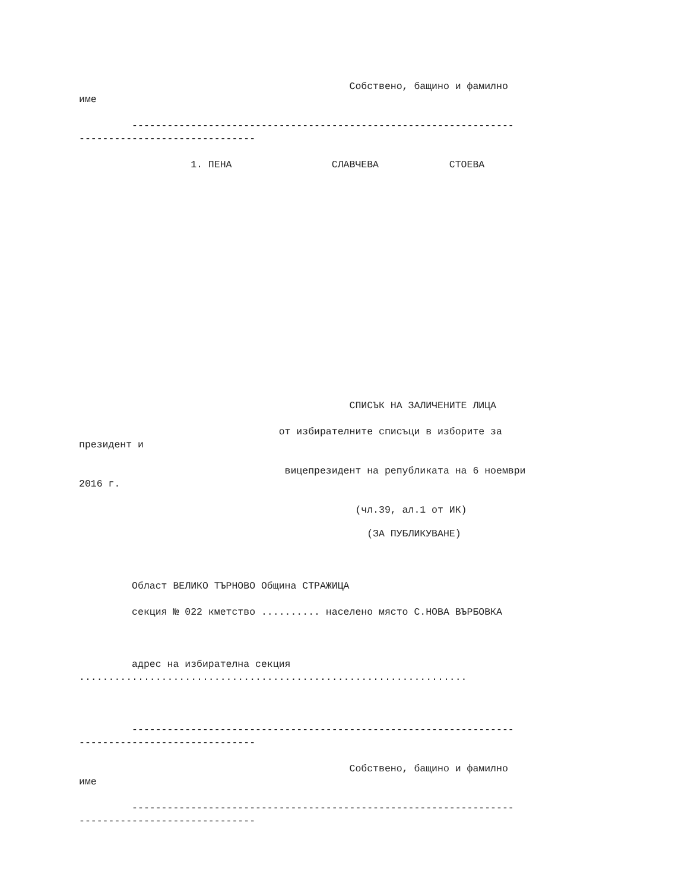Собствено, бащино и фамилно
име
-----------------------------------------------------------------
------------------------------
1. ПЕНА СЛАВЧЕВА СТОЕВА
СПИСЪК НА ЗАЛИЧЕНИТЕ ЛИЦА
от избирателните списъци в изборите за
президент и
вицепрезидент на републиката на 6 ноември
2016 г.
(чл.39, ал.1 от ИК)
(ЗА ПУБЛИКУВАНЕ)
Област ВЕЛИКО ТЪРНОВО Община СТРАЖИЦА
секция № 022 кметство .......... населено място С.НОВА ВЪРБОВКА
адрес на избирателна секция
..................................................................
-----------------------------------------------------------------
------------------------------
Собствено, бащино и фамилно
име
-----------------------------------------------------------------
------------------------------